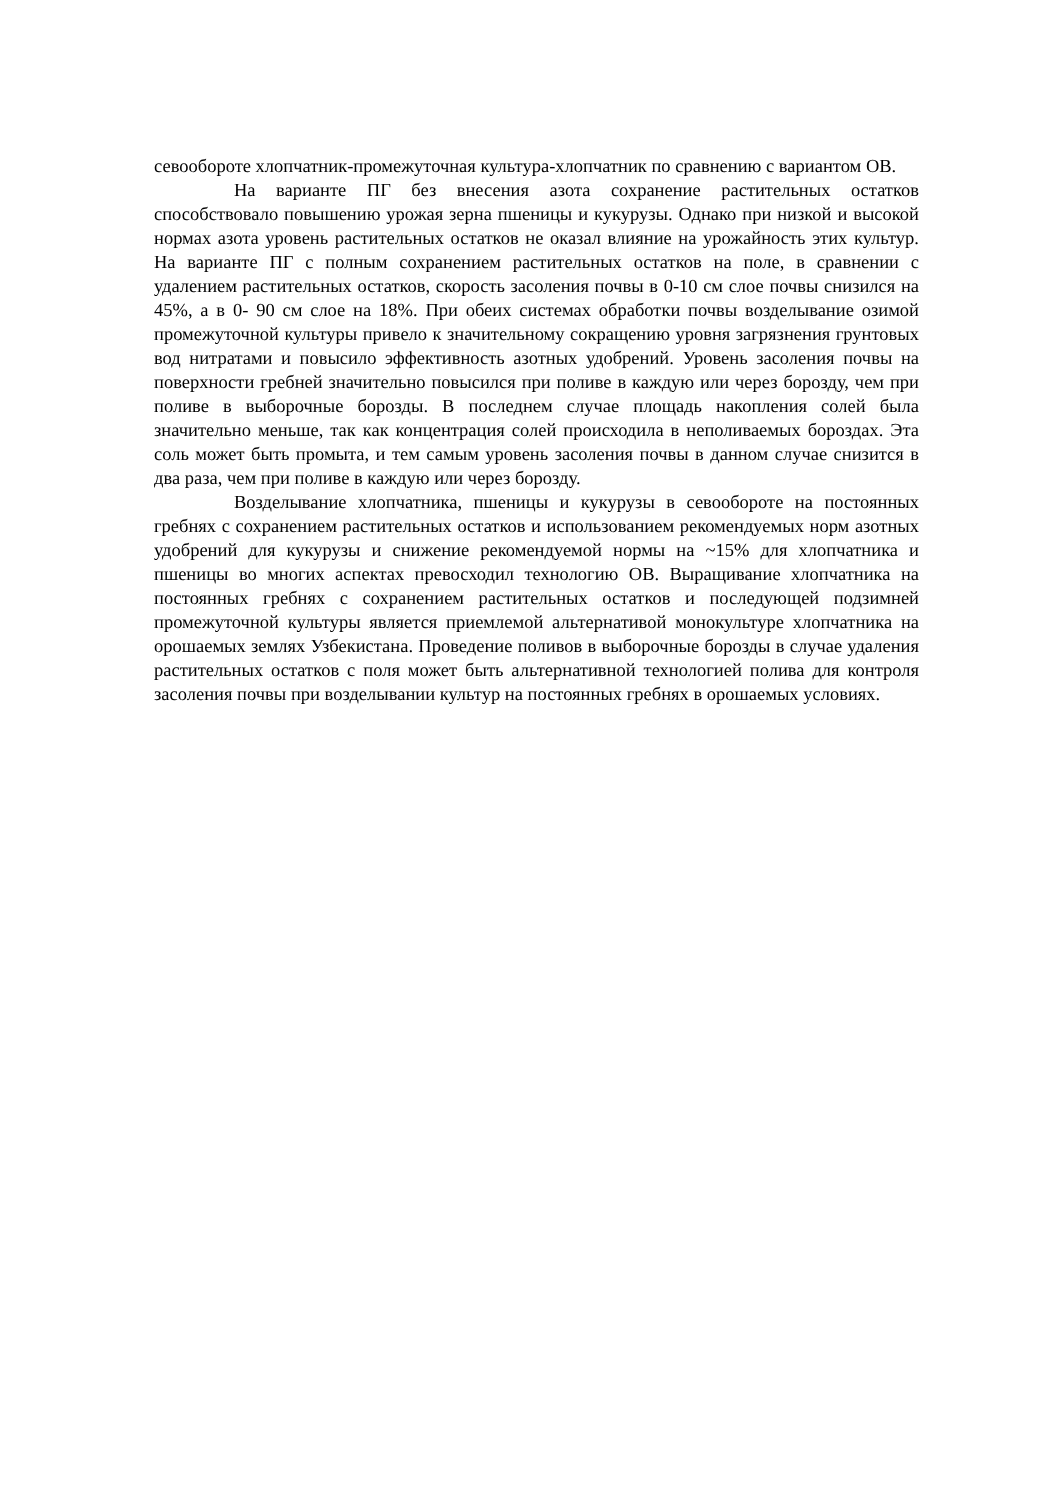севообороте хлопчатник-промежуточная культура-хлопчатник по сравнению с вариантом ОВ.
На варианте ПГ без внесения азота сохранение растительных остатков способствовало повышению урожая зерна пшеницы и кукурузы. Однако при низкой и высокой нормах азота уровень растительных остатков не оказал влияние на урожайность этих культур. На варианте ПГ с полным сохранением растительных остатков на поле, в сравнении с удалением растительных остатков, скорость засоления почвы в 0-10 см слое почвы снизился на 45%, а в 0- 90 см слое на 18%. При обеих системах обработки почвы возделывание озимой промежуточной культуры привело к значительному сокращению уровня загрязнения грунтовых вод нитратами и повысило эффективность азотных удобрений. Уровень засоления почвы на поверхности гребней значительно повысился при поливе в каждую или через борозду, чем при поливе в выборочные борозды. В последнем случае площадь накопления солей была значительно меньше, так как концентрация солей происходила в неполиваемых бороздах. Эта соль может быть промыта, и тем самым уровень засоления почвы в данном случае снизится в два раза, чем при поливе в каждую или через борозду.
Возделывание хлопчатника, пшеницы и кукурузы в севообороте на постоянных гребнях с сохранением растительных остатков и использованием рекомендуемых норм азотных удобрений для кукурузы и снижение рекомендуемой нормы на ~15% для хлопчатника и пшеницы во многих аспектах превосходил технологию ОВ. Выращивание хлопчатника на постоянных гребнях с сохранением растительных остатков и последующей подзимней промежуточной культуры является приемлемой альтернативой монокультуре хлопчатника на орошаемых землях Узбекистана. Проведение поливов в выборочные борозды в случае удаления растительных остатков с поля может быть альтернативной технологией полива для контроля засоления почвы при возделывании культур на постоянных гребнях в орошаемых условиях.